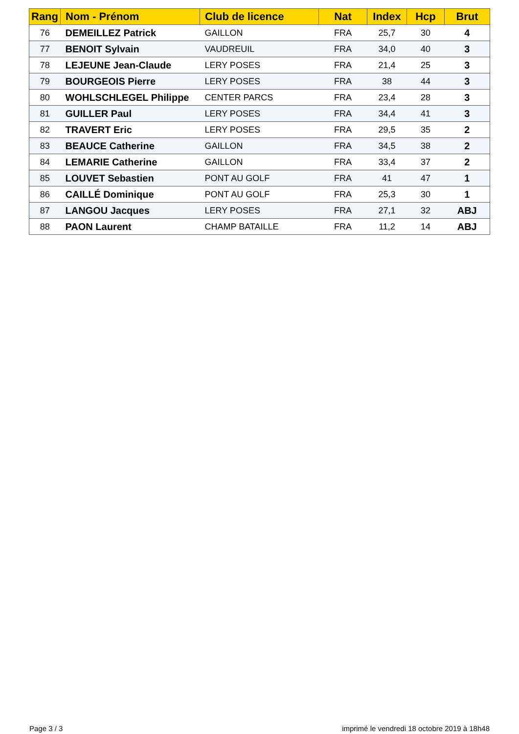| Rang | Nom - Prénom | Club de licence | Nat | Index | Hcp | Brut |
| --- | --- | --- | --- | --- | --- | --- |
| 76 | DEMEILLEZ Patrick | GAILLON | FRA | 25,7 | 30 | 4 |
| 77 | BENOIT Sylvain | VAUDREUIL | FRA | 34,0 | 40 | 3 |
| 78 | LEJEUNE Jean-Claude | LERY POSES | FRA | 21,4 | 25 | 3 |
| 79 | BOURGEOIS Pierre | LERY POSES | FRA | 38 | 44 | 3 |
| 80 | WOHLSCHLEGEL Philippe | CENTER PARCS | FRA | 23,4 | 28 | 3 |
| 81 | GUILLER Paul | LERY POSES | FRA | 34,4 | 41 | 3 |
| 82 | TRAVERT Eric | LERY POSES | FRA | 29,5 | 35 | 2 |
| 83 | BEAUCE Catherine | GAILLON | FRA | 34,5 | 38 | 2 |
| 84 | LEMARIE Catherine | GAILLON | FRA | 33,4 | 37 | 2 |
| 85 | LOUVET Sebastien | PONT AU GOLF | FRA | 41 | 47 | 1 |
| 86 | CAILLÉ Dominique | PONT AU GOLF | FRA | 25,3 | 30 | 1 |
| 87 | LANGOU Jacques | LERY POSES | FRA | 27,1 | 32 | ABJ |
| 88 | PAON Laurent | CHAMP BATAILLE | FRA | 11,2 | 14 | ABJ |
Page 3 / 3 imprimé le vendredi 18 octobre 2019 à 18h48